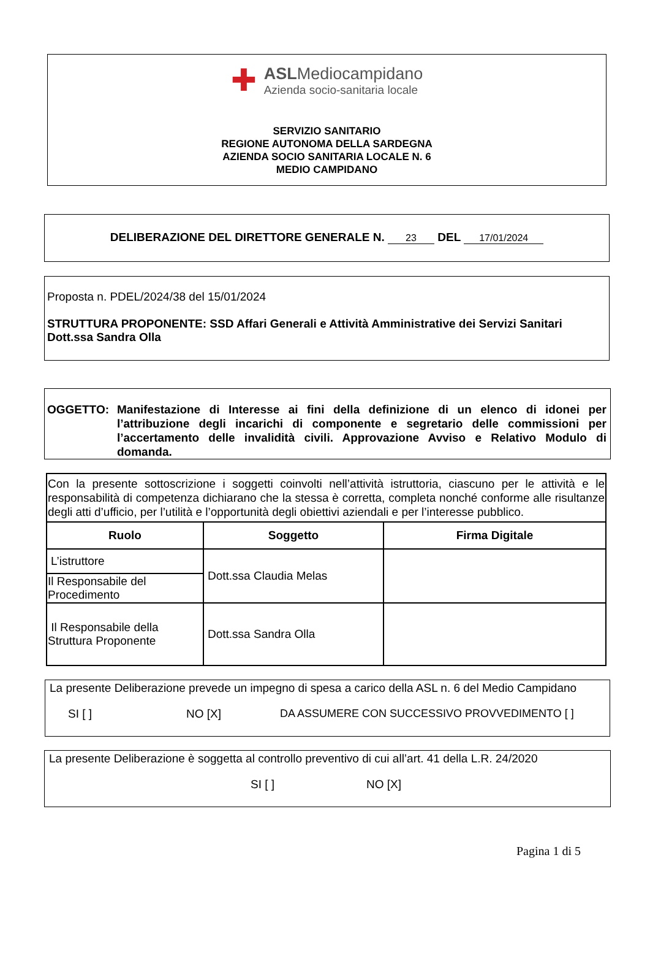✚
ASLMediocampidano
Azienda socio-sanitaria locale
SERVIZIO SANITARIO
REGIONE AUTONOMA DELLA SARDEGNA
AZIENDA SOCIO SANITARIA LOCALE N. 6
MEDIO CAMPIDANO
DELIBERAZIONE DEL DIRETTORE GENERALE N. 23 DEL 17/01/2024
Proposta n. PDEL/2024/38 del 15/01/2024
STRUTTURA PROPONENTE: SSD Affari Generali e Attività Amministrative dei Servizi Sanitari
Dott.ssa Sandra Olla
OGGETTO: Manifestazione di Interesse ai fini della definizione di un elenco di idonei per l’attribuzione degli incarichi di componente e segretario delle commissioni per l’accertamento delle invalidità civili. Approvazione Avviso e Relativo Modulo di domanda.
| Con la presente sottoscrizione i soggetti coinvolti nell’attività istruttoria, ciascuno per le attività e le responsabilità di competenza dichiarano che la stessa è corretta, completa nonché conforme alle risultanze degli atti d’ufficio, per l’utilità e l’opportunità degli obiettivi aziendali e per l’interesse pubblico. | | |
| Ruolo | Soggetto | Firma Digitale |
| L’istruttore | Dott.ssa Claudia Melas | |
| Il Responsabile del Procedimento | | |
| Il Responsabile della Struttura Proponente | Dott.ssa Sandra Olla | |
La presente Deliberazione prevede un impegno di spesa a carico della ASL n. 6 del Medio Campidano
SI [ ] NO [X] DA ASSUMERE CON SUCCESSIVO PROVVEDIMENTO [ ]
La presente Deliberazione è soggetta al controllo preventivo di cui all’art. 41 della L.R. 24/2020
SI [ ] NO [X]
Pagina 1 di 5